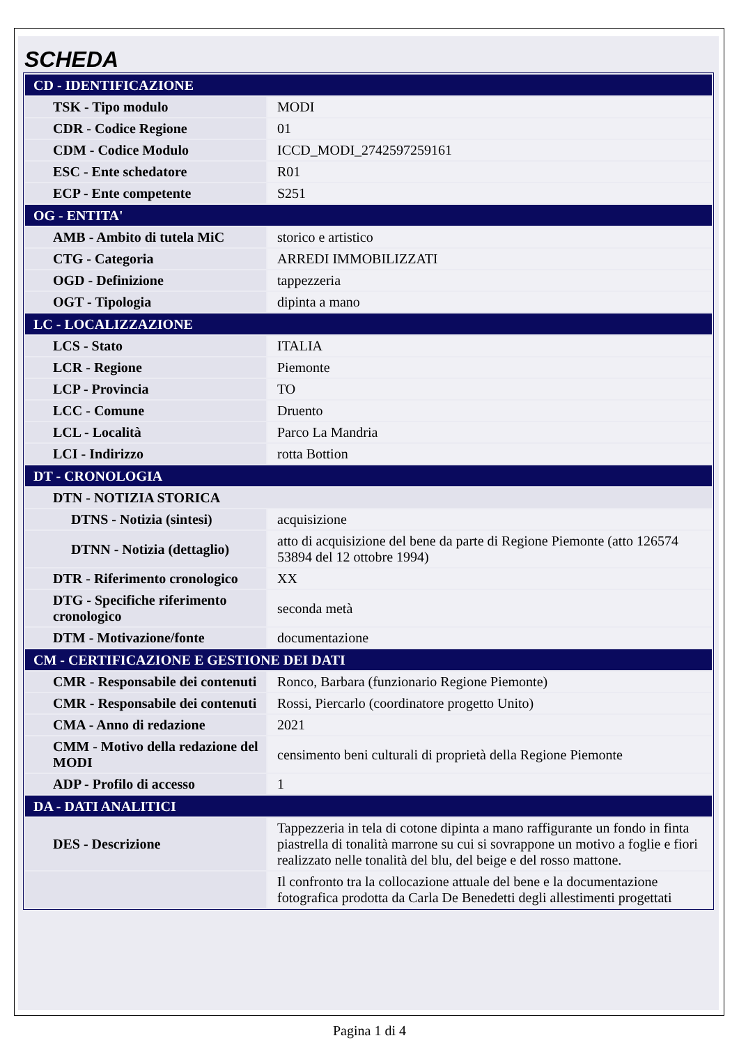SCHEDA
| CD - IDENTIFICAZIONE | |
| --- | --- |
| TSK - Tipo modulo | MODI |
| CDR - Codice Regione | 01 |
| CDM - Codice Modulo | ICCD_MODI_2742597259161 |
| ESC - Ente schedatore | R01 |
| ECP - Ente competente | S251 |
| OG - ENTITA' | |
| AMB - Ambito di tutela MiC | storico e artistico |
| CTG - Categoria | ARREDI IMMOBILIZZATI |
| OGD - Definizione | tappezzeria |
| OGT - Tipologia | dipinta a mano |
| LC - LOCALIZZAZIONE | |
| LCS - Stato | ITALIA |
| LCR - Regione | Piemonte |
| LCP - Provincia | TO |
| LCC - Comune | Druento |
| LCL - Località | Parco La Mandria |
| LCI - Indirizzo | rotta Bottion |
| DT - CRONOLOGIA | |
| DTN - NOTIZIA STORICA | |
| DTNS - Notizia (sintesi) | acquisizione |
| DTNN - Notizia (dettaglio) | atto di acquisizione del bene da parte di Regione Piemonte (atto 126574 53894 del 12 ottobre 1994) |
| DTR - Riferimento cronologico | XX |
| DTG - Specifiche riferimento cronologico | seconda metà |
| DTM - Motivazione/fonte | documentazione |
| CM - CERTIFICAZIONE E GESTIONE DEI DATI | |
| CMR - Responsabile dei contenuti | Ronco, Barbara (funzionario Regione Piemonte) |
| CMR - Responsabile dei contenuti | Rossi, Piercarlo (coordinatore progetto Unito) |
| CMA - Anno di redazione | 2021 |
| CMM - Motivo della redazione del MODI | censimento beni culturali di proprietà della Regione Piemonte |
| ADP - Profilo di accesso | 1 |
| DA - DATI ANALITICI | |
| DES - Descrizione | Tappezzeria in tela di cotone dipinta a mano raffigurante un fondo in finta piastrella di tonalità marrone su cui si sovrappone un motivo a foglie e fiori realizzato nelle tonalità del blu, del beige e del rosso mattone. |
| | Il confronto tra la collocazione attuale del bene e la documentazione fotografica prodotta da Carla De Benedetti degli allestimenti progettati |
Pagina 1 di 4